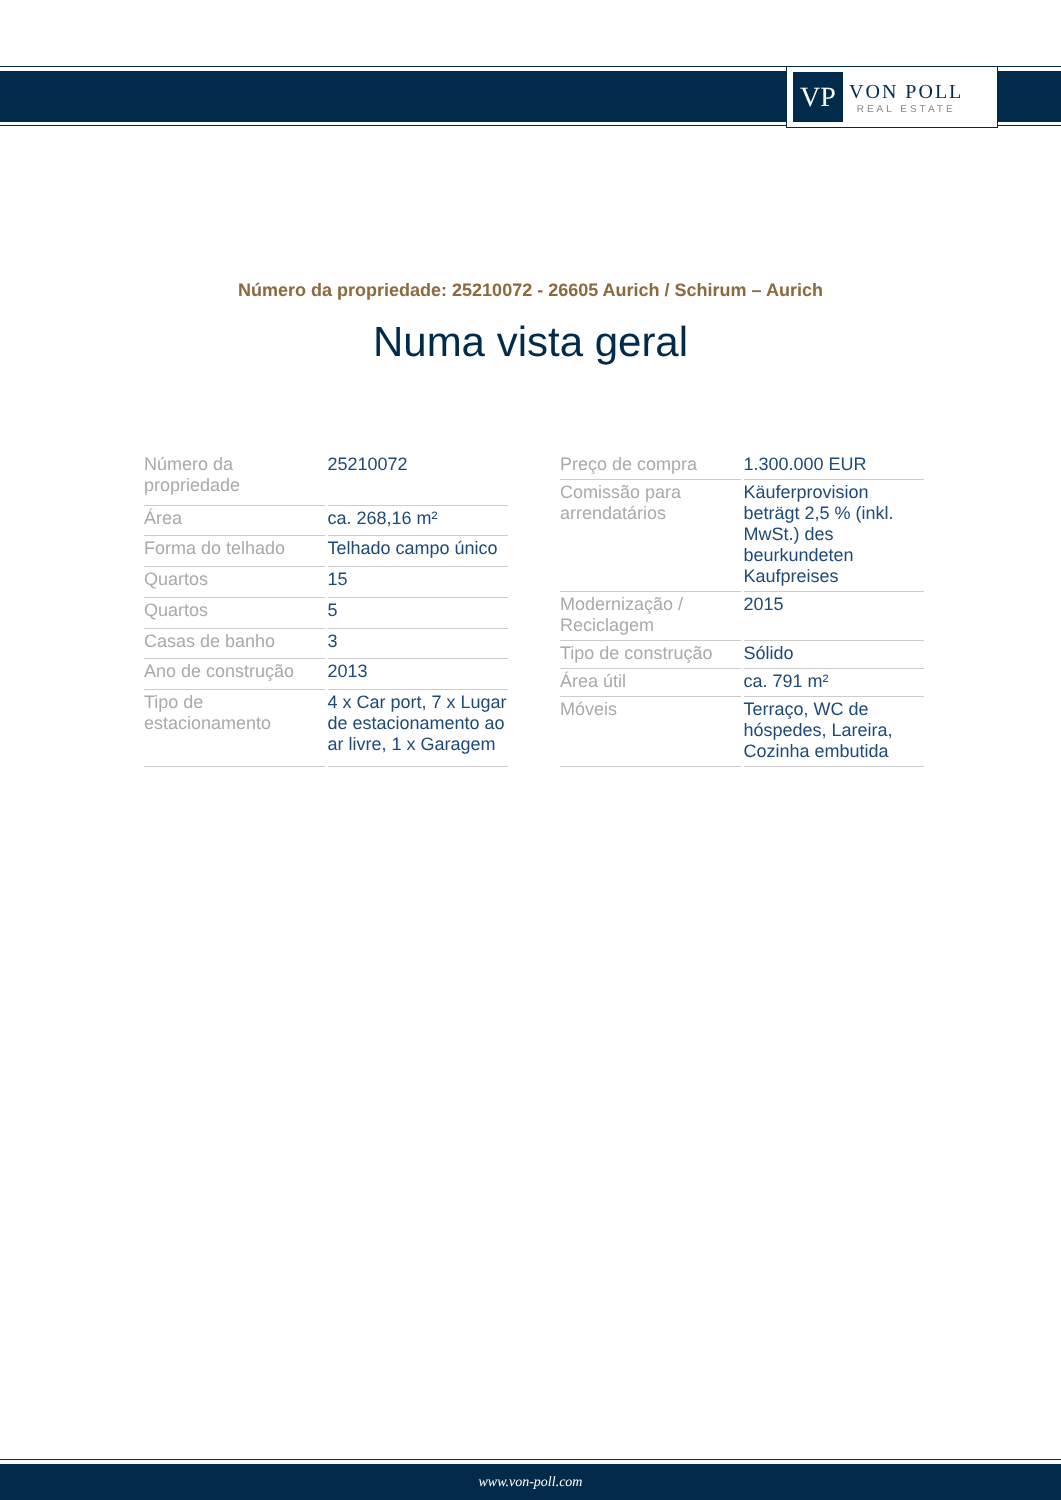VP
VON POLL
REAL ESTATE
Número da propriedade: 25210072 - 26605 Aurich / Schirum – Aurich
Numa vista geral
| Número da propriedade | 25210072 |
| Área | ca. 268,16 m² |
| Forma do telhado | Telhado campo único |
| Quartos | 15 |
| Quartos | 5 |
| Casas de banho | 3 |
| Ano de construção | 2013 |
| Tipo de estacionamento | 4 x Car port, 7 x Lugar de estacionamento ao ar livre, 1 x Garagem |
| Preço de compra | 1.300.000 EUR |
| Comissão para arrendatários | Käuferprovision beträgt 2,5 % (inkl. MwSt.) des beurkundeten Kaufpreises |
| Modernização / Reciclagem | 2015 |
| Tipo de construção | Sólido |
| Área útil | ca. 791 m² |
| Móveis | Terraço, WC de hóspedes, Lareira, Cozinha embutida |
www.von-poll.com